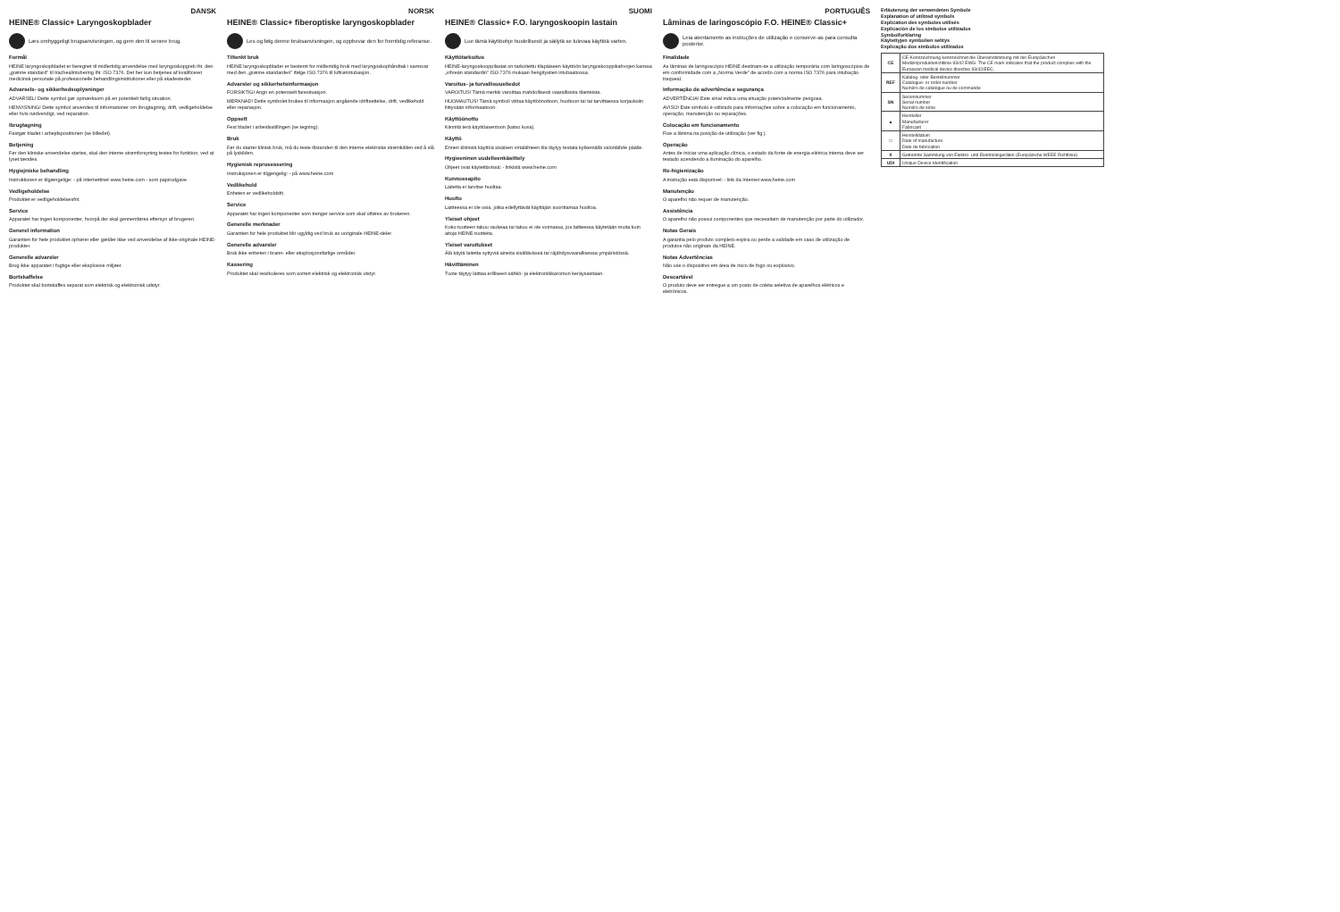DANSK
HEINE® Classic+ Laryngoskopblader
Læs omhyggeligt brugsanvisningen, og gem den til senere brug.
Formål
HEINE laryngoskopbladet er beregnet til midlertidig anvendelse med laryngoskopgreb iht. den „grønne standard" til trachealintubering iht. ISO 7376. Det ber kun betjenes af kvalificeret medicinsk personale på professionelle behandlingsinstitutioner eller på skadesteder.
Advarsels- og sikkerhedsoplysninger
ADVARSEL! Dette symbol gør opmærksom på en potentielt farlig situation.
HENVISNING! Dette symbol anvendes til informationer om ibrugtagning, drift, vedligeholdelse eller hvis nødvendigt, ved reparation.
Ibrugtagning
Fastgør bladet i arbejdspositionen (se billedet).
Betjening
Før den kliniske anvendelse startes, skal den interne strømforsyning testes for funktion, ved at lyset tændes.
Hygiejniske behandling
Instruktionen er tilgængelige: - på internettinet www.heine.com - som papirudgave
Vedligeholdelse
Produktet er vedligeholdelsesfrit.
Service
Apparatet har ingen komponenter, hvorpå der skal gennemføres eftersyn af brugeren.
Generel information
Garantien for hele produktet ophører eller gælder ikke ved anvendelse af ikke-originale HEINE-produkter.
Generelle advarsler
Brug ikke apparatet i fugtige eller eksplosive miljøer.
Bortskaffelse
Produktet skal bortskaffes separat som elektrisk og elektronisk udstyr.
NORSK
HEINE® Classic+ fiberoptiske laryngoskopblader
Les og følg denne bruksanvisningen, og oppbevar den for fremtidig referanse.
Tiltenkt bruk
HEINE laryngoskopblader er bestemt for midlertidig bruk med laryngoskophåndtak i samsvar med den „grønne standarden" ifølge ISO 7376 til luftrørintubasjon.
Advarsler og sikkerhetsinformasjon
FORSIKTIG! Angir en potensielt faresituasjon.
MERKNAD! Dette symbolet brukes til informasjon angående idriftsettelse, drift, vedlikehold eller reparasjon.
Oppsett
Fest bladet i arbeidsstillingen (se tegning).
Bruk
Før du starter klinisk bruk, må du teste tilstanden til den interne elektriske strømkilden ved å slå på lyskilden.
Hygienisk reprosessering
Instruksjonen er tilgjengelig: - på www.heine.com
Vedlikehold
Enheten er vedlikeholdsfri.
Service
Apparatet har ingen komponenter som trenger service som skal utføres av brukeren.
Generelle merknader
Garantien for hele produktet blir ugyldig ved bruk av uoriginale HEINE-deler.
Generelle advarsler
Bruk ikke enheten i brann- eller eksplosjonsfarlige områder.
Kassering
Produktet skal resirkuleres som sortert elektrisk og elektronisk utstyr.
SUOMI
HEINE® Classic+ F.O. laryngoskoopin lastain
Lue tämä käyttöohje huolellisesti ja säilytä se tulevaa käyttöä varten.
Käyttötarkoitus
HEINE-laryngoskooppilastat on tarkoitettu tilapäiseen käyttöön laryngoskooppikahvojen kanssa „vihreän standardin" ISO 7376 mukaan hengitystien intubaatiossa.
Varoitus- ja turvallisuustiedot
VAROITUS! Tämä merkki varoittaa mahdollisesti vaarallisista tilanteista.
HUOMAUTUS! Tämä symboli viittaa käyttöönottoon, huoltoon tai tai tarvittaessa korjauksiin liittyvään informaatioon.
Käyttöönotto
Kiinnitä terä käyttöasentoon (katso kuva).
Käyttö
Ennen kliinistä käyttöä sisäisen virtalähteen tila täytyy testata kytkemällä valonlähde päälle.
Hygieeninen uudelleenkäsittely
Ohjeet ovat käytettävissä: - linkistä www.heine.com
Kunnossapito
Laitetta ei tarvitse huoltaa.
Huolto
Laitteessa ei ole osia, jotka edellyttävät käyttäjän suorittamaa huoltoa.
Yleiset ohjeet
Koko tuotteen takuu raukeaa tai takuu ei ole voimassa, jos laitteessa käytetään muita kuin aitoja HEINE-tuotteita.
Yleiset varoitukset
Älä käytä laitetta syttyviä aineita sisältävässä tai räjähdysvaarallisessa ympäristössä.
Hävittäminen
Tuote täytyy laittaa erilliseen sähkö- ja elektroniikkaromun keräysastiaan.
PORTUGUÊS
Lâminas de laringoscópio F.O. HEINE® Classic+
Leia atentamente as instruções de utilização e conserve-as para consulta posterior.
Finalidade
As lâminas de laringoscópio HEINE destinam-se a utilização temporária com laringoscópios de em conformidade com a „Norma Verde" de acordo com a norma ISO 7376 para intubação traqueal.
Informação de advertência e segurança
ADVERTÊNCIA! Este sinal indica uma situação potencialmente perigosa.
AVISO! Este símbolo é utilizado para informações sobre a colocação em funcionamento, operação, manutenção ou reparações.
Colocação em funcionamento
Fixe a lâmina na posição de utilização (ver fig.).
Operação
Antes de iniciar uma aplicação clínica, o estado da fonte de energia elétrica interna deve ser testado acendendo a iluminação do aparelho.
Re-higienização
A instrução está disponível: - link da Internet www.heine.com
Manutenção
O aparelho não requer de manutenção.
Assistência
O aparelho não possui componentes que necessitam de manutenção por parte do utilizador.
Notas Gerais
A garantia pelo produto completo expira ou perde a validade em caso de utilização de produtos não originais da HEINE.
Notas Advertências
Não use o dispositivo em área de risco de fogo ou explosivo.
Descartável
O produto deve ser entregue a um posto de coleta seletiva de aparelhos elétricos e eletrônicos.
Erläuterung der verwendeten Symbole
Explanation of utilized symbols
Explication des symboles utilisés
Explicación de los símbolos utilizados
Symbolforklaring
Käytettyjen symbolien selitys
Explicação dos símbolos utilizados
| CE | CE-Kennzeichnung kennzeichnet die Übereinstimmung mit der Europäischen Medizinprodukterichtlinie 93/42 EWG. The CE mark indicates that the product complies with the European medical device directive 93/42/EEC. |
| REF | Katalog- oder Bestellnummer Catalogue- or order number Numéro de catalogue ou de commande |
| SN | Seriennummer Serial number Numéro de série |
| ▲ | Hersteller Manufacturer Fabricant |
| □ | Herstelldatum Date of manufacture Date de fabrication |
| X | Getrennte Sammlung von Elektro- und Elektronikgeräten (Europäische WEEE Richtlinie) |
| UDI | Unique Device Identification |